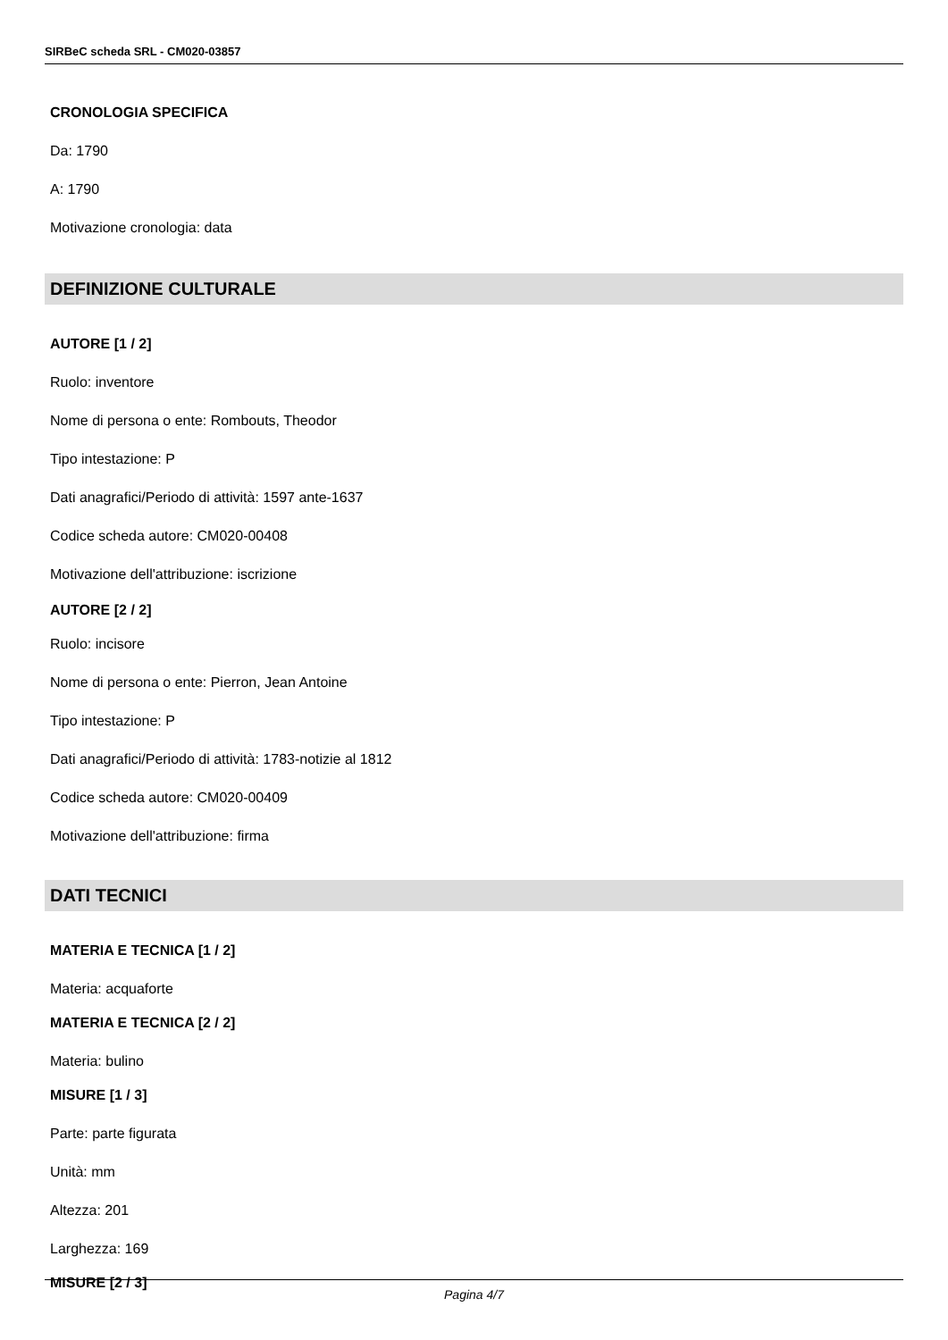SIRBeC scheda SRL - CM020-03857
CRONOLOGIA SPECIFICA
Da: 1790
A: 1790
Motivazione cronologia: data
DEFINIZIONE CULTURALE
AUTORE [1 / 2]
Ruolo: inventore
Nome di persona o ente: Rombouts, Theodor
Tipo intestazione: P
Dati anagrafici/Periodo di attività: 1597 ante-1637
Codice scheda autore: CM020-00408
Motivazione dell'attribuzione: iscrizione
AUTORE [2 / 2]
Ruolo: incisore
Nome di persona o ente: Pierron, Jean Antoine
Tipo intestazione: P
Dati anagrafici/Periodo di attività: 1783-notizie al 1812
Codice scheda autore: CM020-00409
Motivazione dell'attribuzione: firma
DATI TECNICI
MATERIA E TECNICA [1 / 2]
Materia: acquaforte
MATERIA E TECNICA [2 / 2]
Materia: bulino
MISURE [1 / 3]
Parte: parte figurata
Unità: mm
Altezza: 201
Larghezza: 169
MISURE [2 / 3]
Pagina 4/7